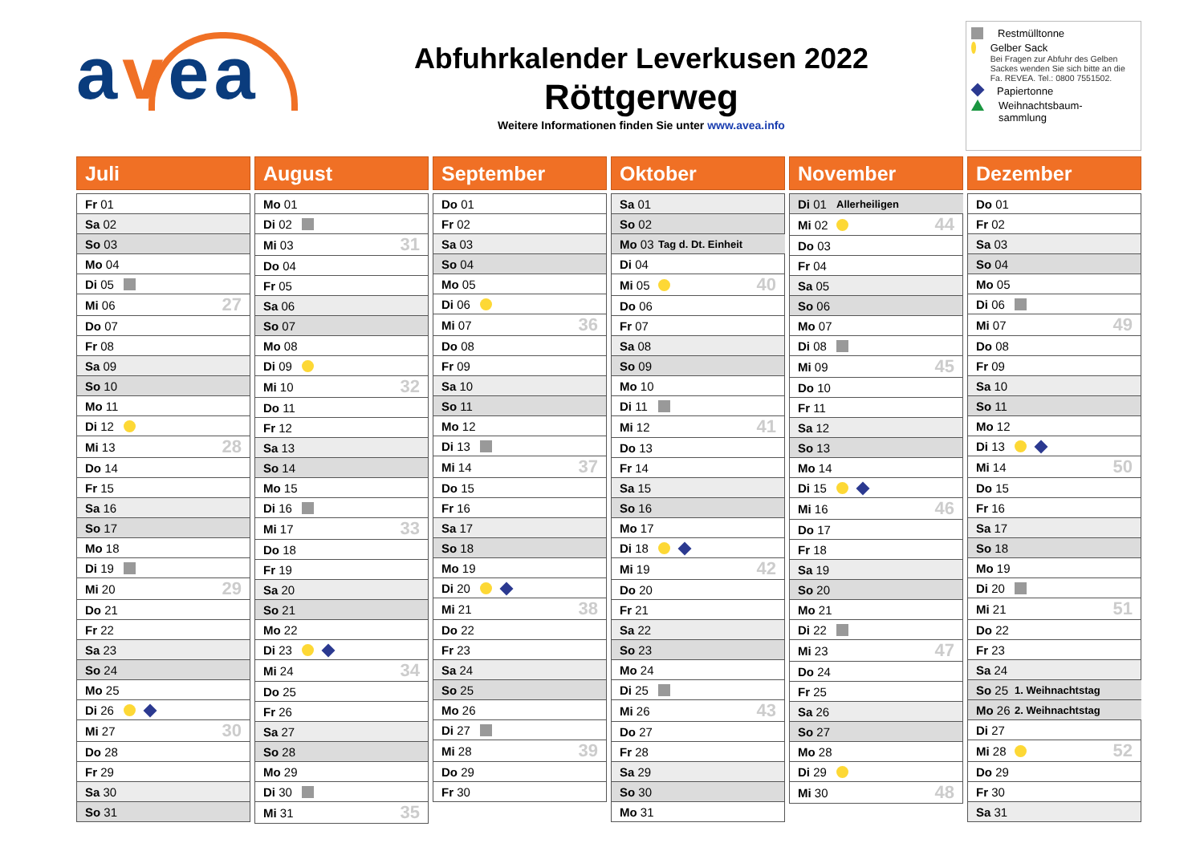avea
Abfuhrkalender Leverkusen 2022
Röttgerweg
Weitere Informationen finden Sie unter www.avea.info
Restmülltonne
Gelber Sack
Bei Fragen zur Abfuhr des Gelben Sackes wenden Sie sich bitte an die Fa. REVEA. Tel.: 0800 7551502.
Papiertonne
Weihnachtsbaum-
sammlung
Juli
| Fr 01 | | |
| Sa 02 | | |
| So 03 | | |
| Mo 04 | | |
| Di 05 | | |
| Mi 06 | | 27 |
| Do 07 | | |
| Fr 08 | | |
| Sa 09 | | |
| So 10 | | |
| Mo 11 | | |
| Di 12 | | |
| Mi 13 | | 28 |
| Do 14 | | |
| Fr 15 | | |
| Sa 16 | | |
| So 17 | | |
| Mo 18 | | |
| Di 19 | | |
| Mi 20 | | 29 |
| Do 21 | | |
| Fr 22 | | |
| Sa 23 | | |
| So 24 | | |
| Mo 25 | | |
| Di 26 | | |
| Mi 27 | | 30 |
| Do 28 | | |
| Fr 29 | | |
| Sa 30 | | |
| So 31 | | |
August
| Mo 01 | | |
| Di 02 | | |
| Mi 03 | | 31 |
| Do 04 | | |
| Fr 05 | | |
| Sa 06 | | |
| So 07 | | |
| Mo 08 | | |
| Di 09 | | |
| Mi 10 | | 32 |
| Do 11 | | |
| Fr 12 | | |
| Sa 13 | | |
| So 14 | | |
| Mo 15 | | |
| Di 16 | | |
| Mi 17 | | 33 |
| Do 18 | | |
| Fr 19 | | |
| Sa 20 | | |
| So 21 | | |
| Mo 22 | | |
| Di 23 | | |
| Mi 24 | | 34 |
| Do 25 | | |
| Fr 26 | | |
| Sa 27 | | |
| So 28 | | |
| Mo 29 | | |
| Di 30 | | |
| Mi 31 | | 35 |
September
| Do 01 | | |
| Fr 02 | | |
| Sa 03 | | |
| So 04 | | |
| Mo 05 | | |
| Di 06 | | |
| Mi 07 | | 36 |
| Do 08 | | |
| Fr 09 | | |
| Sa 10 | | |
| So 11 | | |
| Mo 12 | | |
| Di 13 | | |
| Mi 14 | | 37 |
| Do 15 | | |
| Fr 16 | | |
| Sa 17 | | |
| So 18 | | |
| Mo 19 | | |
| Di 20 | | |
| Mi 21 | | 38 |
| Do 22 | | |
| Fr 23 | | |
| Sa 24 | | |
| So 25 | | |
| Mo 26 | | |
| Di 27 | | |
| Mi 28 | | 39 |
| Do 29 | | |
| Fr 30 | | |
Oktober
| Sa 01 | | |
| So 02 | | |
| Mo 03 | Tag d. Dt. Einheit | |
| Di 04 | | |
| Mi 05 | | 40 |
| Do 06 | | |
| Fr 07 | | |
| Sa 08 | | |
| So 09 | | |
| Mo 10 | | |
| Di 11 | | |
| Mi 12 | | 41 |
| Do 13 | | |
| Fr 14 | | |
| Sa 15 | | |
| So 16 | | |
| Mo 17 | | |
| Di 18 | | |
| Mi 19 | | 42 |
| Do 20 | | |
| Fr 21 | | |
| Sa 22 | | |
| So 23 | | |
| Mo 24 | | |
| Di 25 | | |
| Mi 26 | | 43 |
| Do 27 | | |
| Fr 28 | | |
| Sa 29 | | |
| So 30 | | |
| Mo 31 | | |
November
| Di 01 | Allerheiligen | |
| Mi 02 | | 44 |
| Do 03 | | |
| Fr 04 | | |
| Sa 05 | | |
| So 06 | | |
| Mo 07 | | |
| Di 08 | | |
| Mi 09 | | 45 |
| Do 10 | | |
| Fr 11 | | |
| Sa 12 | | |
| So 13 | | |
| Mo 14 | | |
| Di 15 | | |
| Mi 16 | | 46 |
| Do 17 | | |
| Fr 18 | | |
| Sa 19 | | |
| So 20 | | |
| Mo 21 | | |
| Di 22 | | |
| Mi 23 | | 47 |
| Do 24 | | |
| Fr 25 | | |
| Sa 26 | | |
| So 27 | | |
| Mo 28 | | |
| Di 29 | | |
| Mi 30 | | 48 |
Dezember
| Do 01 | | |
| Fr 02 | | |
| Sa 03 | | |
| So 04 | | |
| Mo 05 | | |
| Di 06 | | |
| Mi 07 | | 49 |
| Do 08 | | |
| Fr 09 | | |
| Sa 10 | | |
| So 11 | | |
| Mo 12 | | |
| Di 13 | | |
| Mi 14 | | 50 |
| Do 15 | | |
| Fr 16 | | |
| Sa 17 | | |
| So 18 | | |
| Mo 19 | | |
| Di 20 | | |
| Mi 21 | | 51 |
| Do 22 | | |
| Fr 23 | | |
| Sa 24 | | |
| So 25 | 1. Weihnachtstag | |
| Mo 26 | 2. Weihnachtstag | |
| Di 27 | | |
| Mi 28 | | 52 |
| Do 29 | | |
| Fr 30 | | |
| Sa 31 | | |